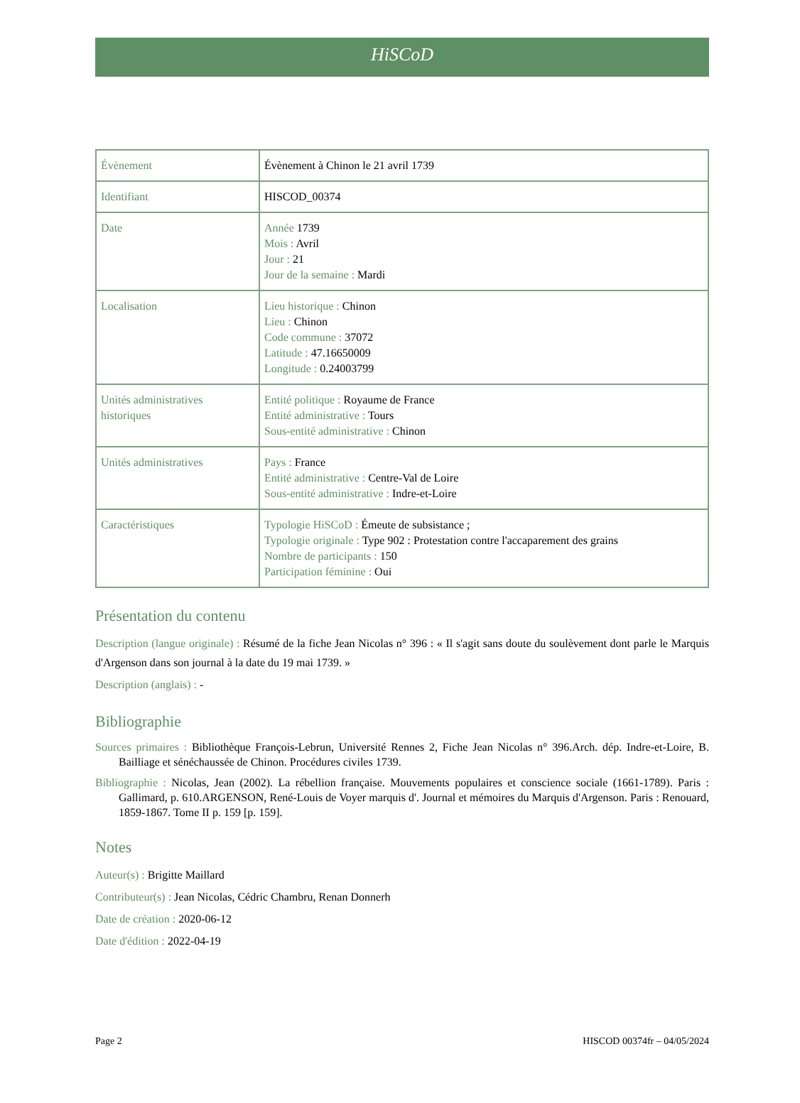HiSCoD
| Évènement | Évènement à Chinon le 21 avril 1739 |
| Identifiant | HISCOD_00374 |
| Date | Année 1739 Mois : Avril Jour : 21 Jour de la semaine : Mardi |
| Localisation | Lieu historique : Chinon Lieu : Chinon Code commune : 37072 Latitude : 47.16650009 Longitude : 0.24003799 |
| Unités administratives historiques | Entité politique : Royaume de France Entité administrative : Tours Sous-entité administrative : Chinon |
| Unités administratives | Pays : France Entité administrative : Centre-Val de Loire Sous-entité administrative : Indre-et-Loire |
| Caractéristiques | Typologie HiSCoD : Émeute de subsistance ; Typologie originale : Type 902 : Protestation contre l'accaparement des grains Nombre de participants : 150 Participation féminine : Oui |
Présentation du contenu
Description (langue originale) : Résumé de la fiche Jean Nicolas n° 396 : « Il s'agit sans doute du soulèvement dont parle le Marquis d'Argenson dans son journal à la date du 19 mai 1739. »
Description (anglais) : -
Bibliographie
Sources primaires : Bibliothèque François-Lebrun, Université Rennes 2, Fiche Jean Nicolas n° 396.Arch. dép. Indre-et-Loire, B. Bailliage et sénéchaussée de Chinon. Procédures civiles 1739.
Bibliographie : Nicolas, Jean (2002). La rébellion française. Mouvements populaires et conscience sociale (1661-1789). Paris : Gallimard, p. 610.ARGENSON, René-Louis de Voyer marquis d'. Journal et mémoires du Marquis d'Argenson. Paris : Renouard, 1859-1867. Tome II p. 159 [p. 159].
Notes
Auteur(s) : Brigitte Maillard
Contributeur(s) : Jean Nicolas, Cédric Chambru, Renan Donnerh
Date de création : 2020-06-12
Date d'édition : 2022-04-19
Page 2 HISCOD 00374fr – 04/05/2024